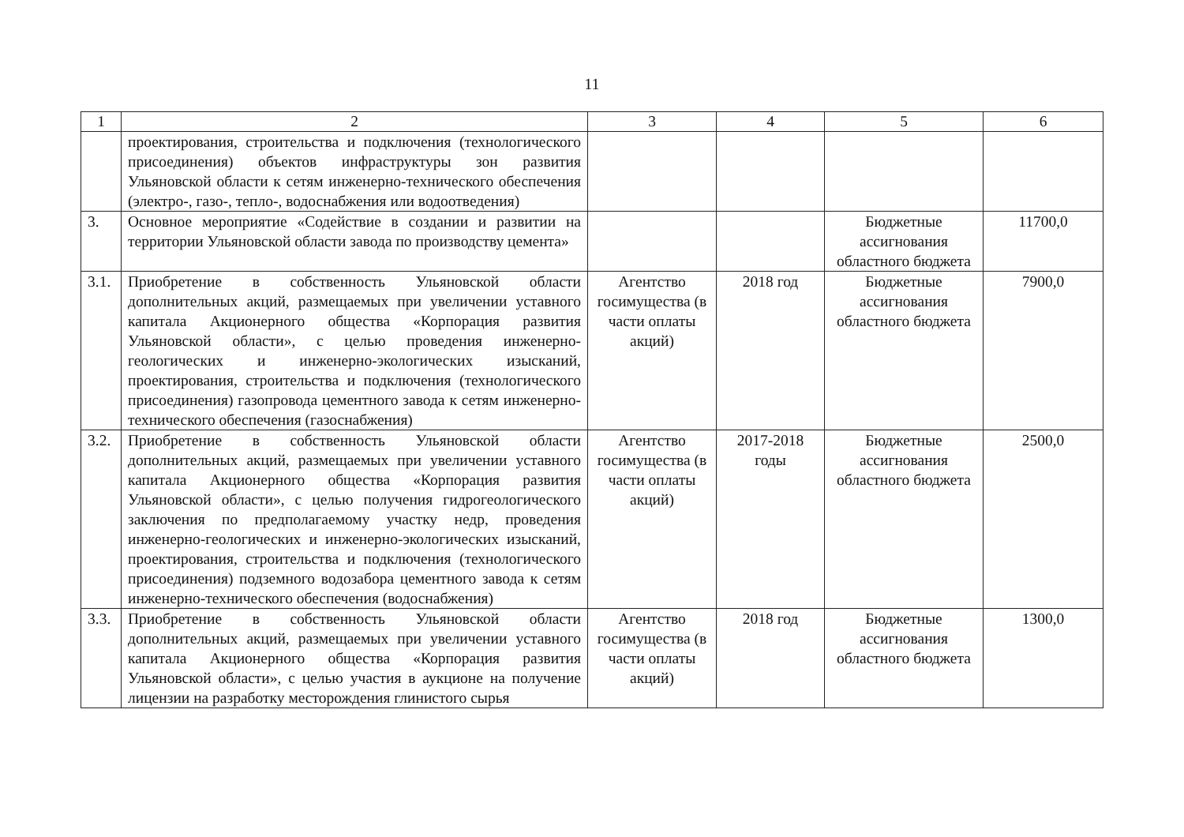11
| 1 | 2 | 3 | 4 | 5 | 6 |
| --- | --- | --- | --- | --- | --- |
| | проектирования, строительства и подключения (технологического присоединения) объектов инфраструктуры зон развития Ульяновской области к сетям инженерно-технического обеспечения (электро-, газо-, тепло-, водоснабжения или водоотведения) | | | | |
| 3. | Основное мероприятие «Содействие в создании и развитии на территории Ульяновской области завода по производству цемента» | | | Бюджетные ассигнования областного бюджета | 11700,0 |
| 3.1. | Приобретение в собственность Ульяновской области дополнительных акций, размещаемых при увеличении уставного капитала Акционерного общества «Корпорация развития Ульяновской области», с целью проведения инженерно-геологических и инженерно-экологических изысканий, проектирования, строительства и подключения (технологического присоединения) газопровода цементного завода к сетям инженерно-технического обеспечения (газоснабжения) | Агентство госимущества (в части оплаты акций) | 2018 год | Бюджетные ассигнования областного бюджета | 7900,0 |
| 3.2. | Приобретение в собственность Ульяновской области дополнительных акций, размещаемых при увеличении уставного капитала Акционерного общества «Корпорация развития Ульяновской области», с целью получения гидрогеологического заключения по предполагаемому участку недр, проведения инженерно-геологических и инженерно-экологических изысканий, проектирования, строительства и подключения (технологического присоединения) подземного водозабора цементного завода к сетям инженерно-технического обеспечения (водоснабжения) | Агентство госимущества (в части оплаты акций) | 2017-2018 годы | Бюджетные ассигнования областного бюджета | 2500,0 |
| 3.3. | Приобретение в собственность Ульяновской области дополнительных акций, размещаемых при увеличении уставного капитала Акционерного общества «Корпорация развития Ульяновской области», с целью участия в аукционе на получение лицензии на разработку месторождения глинистого сырья | Агентство госимущества (в части оплаты акций) | 2018 год | Бюджетные ассигнования областного бюджета | 1300,0 |